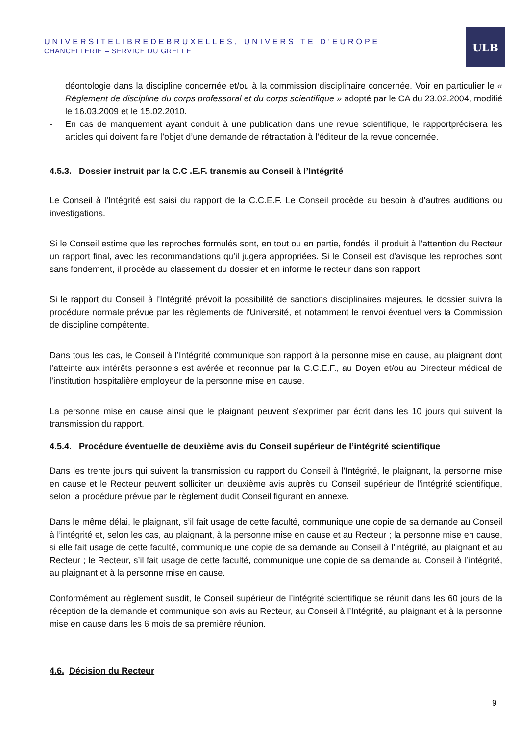UNIVERSITELIBREDEBRUXELLES, UNIVERSITE D'EUROPE
CHANCELLERIE – SERVICE DU GREFFE
ULB
déontologie dans la discipline concernée et/ou à la commission disciplinaire concernée. Voir en particulier le « Règlement de discipline du corps professoral et du corps scientifique » adopté par le CA du 23.02.2004, modifié le 16.03.2009 et le 15.02.2010.
- En cas de manquement ayant conduit à une publication dans une revue scientifique, le rapportprécisera les articles qui doivent faire l’objet d’une demande de rétractation à l’éditeur de la revue concernée.
4.5.3. Dossier instruit par la C.C .E.F. transmis au Conseil à l’Intégrité
Le Conseil à l’Intégrité est saisi du rapport de la C.C.E.F. Le Conseil procède au besoin à d’autres auditions ou investigations.
Si le Conseil estime que les reproches formulés sont, en tout ou en partie, fondés, il produit à l’attention du Recteur un rapport final, avec les recommandations qu’il jugera appropriées. Si le Conseil est d’avisque les reproches sont sans fondement, il procède au classement du dossier et en informe le recteur dans son rapport.
Si le rapport du Conseil à l'Intégrité prévoit la possibilité de sanctions disciplinaires majeures, le dossier suivra la procédure normale prévue par les règlements de l'Université, et notamment le renvoi éventuel vers la Commission de discipline compétente.
Dans tous les cas, le Conseil à l’Intégrité communique son rapport à la personne mise en cause, au plaignant dont l’atteinte aux intérêts personnels est avérée et reconnue par la C.C.E.F., au Doyen et/ou au Directeur médical de l’institution hospitalière employeur de la personne mise en cause.
La personne mise en cause ainsi que le plaignant peuvent s’exprimer par écrit dans les 10 jours qui suivent la transmission du rapport.
4.5.4. Procédure éventuelle de deuxième avis du Conseil supérieur de l’intégrité scientifique
Dans les trente jours qui suivent la transmission du rapport du Conseil à l’Intégrité, le plaignant, la personne mise en cause et le Recteur peuvent solliciter un deuxième avis auprès du Conseil supérieur de l’intégrité scientifique, selon la procédure prévue par le règlement dudit Conseil figurant en annexe.
Dans le même délai, le plaignant, s’il fait usage de cette faculté, communique une copie de sa demande au Conseil à l’intégrité et, selon les cas, au plaignant, à la personne mise en cause et au Recteur ; la personne mise en cause, si elle fait usage de cette faculté, communique une copie de sa demande au Conseil à l’intégrité, au plaignant et au Recteur ; le Recteur, s’il fait usage de cette faculté, communique une copie de sa demande au Conseil à l’intégrité, au plaignant et à la personne mise en cause.
Conformément au règlement susdit, le Conseil supérieur de l’intégrité scientifique se réunit dans les 60 jours de la réception de la demande et communique son avis au Recteur, au Conseil à l’Intégrité, au plaignant et à la personne mise en cause dans les 6 mois de sa première réunion.
4.6. Décision du Recteur
9